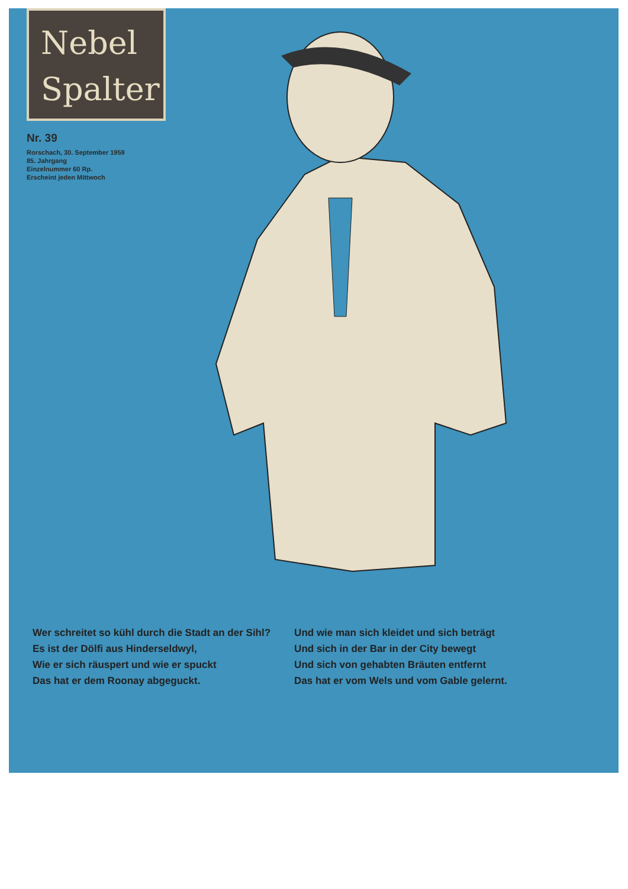Nebel
Spalter
Nr. 39
Rorschach, 30. September 1959
85. Jahrgang
Einzelnummer 60 Rp.
Erscheint jeden Mittwoch
Wer schreitet so kühl durch die Stadt an der Sihl?
Es ist der Dölfi aus Hinderseldwyl,
Wie er sich räuspert und wie er spuckt
Das hat er dem Roonay abgeguckt.
Und wie man sich kleidet und sich beträgt
Und sich in der Bar in der City bewegt
Und sich von gehabten Bräuten entfernt
Das hat er vom Wels und vom Gable gelernt.